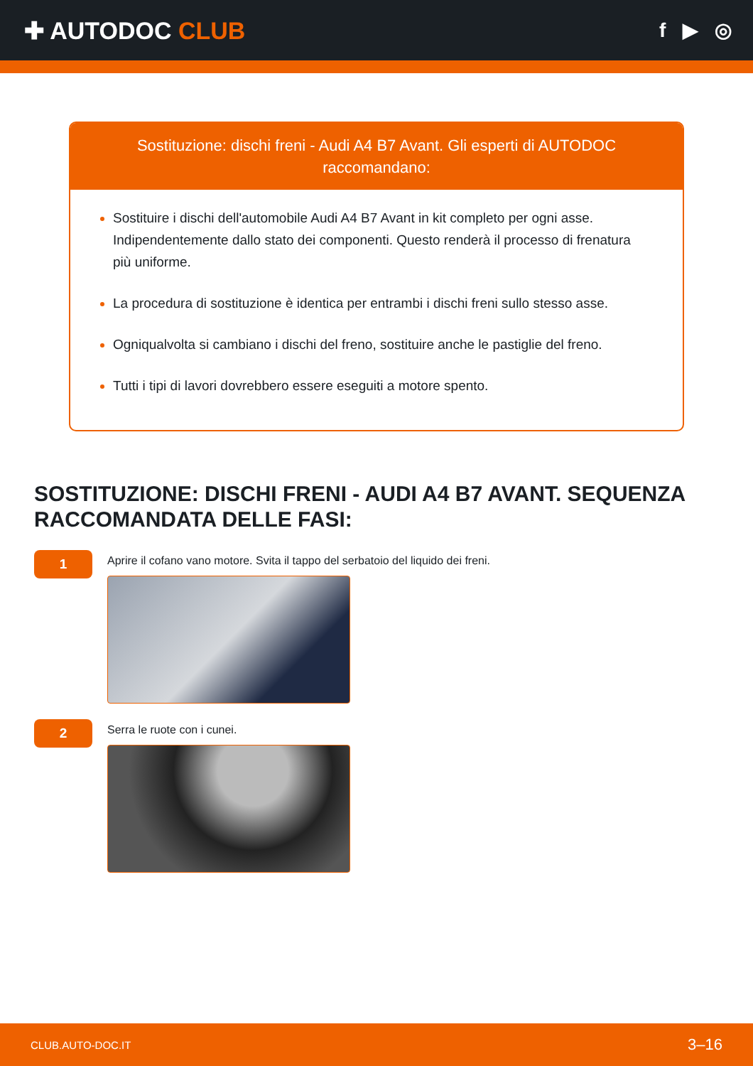✚ AUTODOC CLUB
f ▶ ◎
Sostituzione: dischi freni - Audi A4 B7 Avant. Gli esperti di AUTODOC raccomandano:
Sostituire i dischi dell'automobile Audi A4 B7 Avant in kit completo per ogni asse. Indipendentemente dallo stato dei componenti. Questo renderà il processo di frenatura più uniforme.
La procedura di sostituzione è identica per entrambi i dischi freni sullo stesso asse.
Ogniqualvolta si cambiano i dischi del freno, sostituire anche le pastiglie del freno.
Tutti i tipi di lavori dovrebbero essere eseguiti a motore spento.
SOSTITUZIONE: DISCHI FRENI - AUDI A4 B7 AVANT. SEQUENZA RACCOMANDATA DELLE FASI:
1
Aprire il cofano vano motore. Svita il tappo del serbatoio del liquido dei freni.
2
Serra le ruote con i cunei.
CLUB.AUTO-DOC.IT 3–16